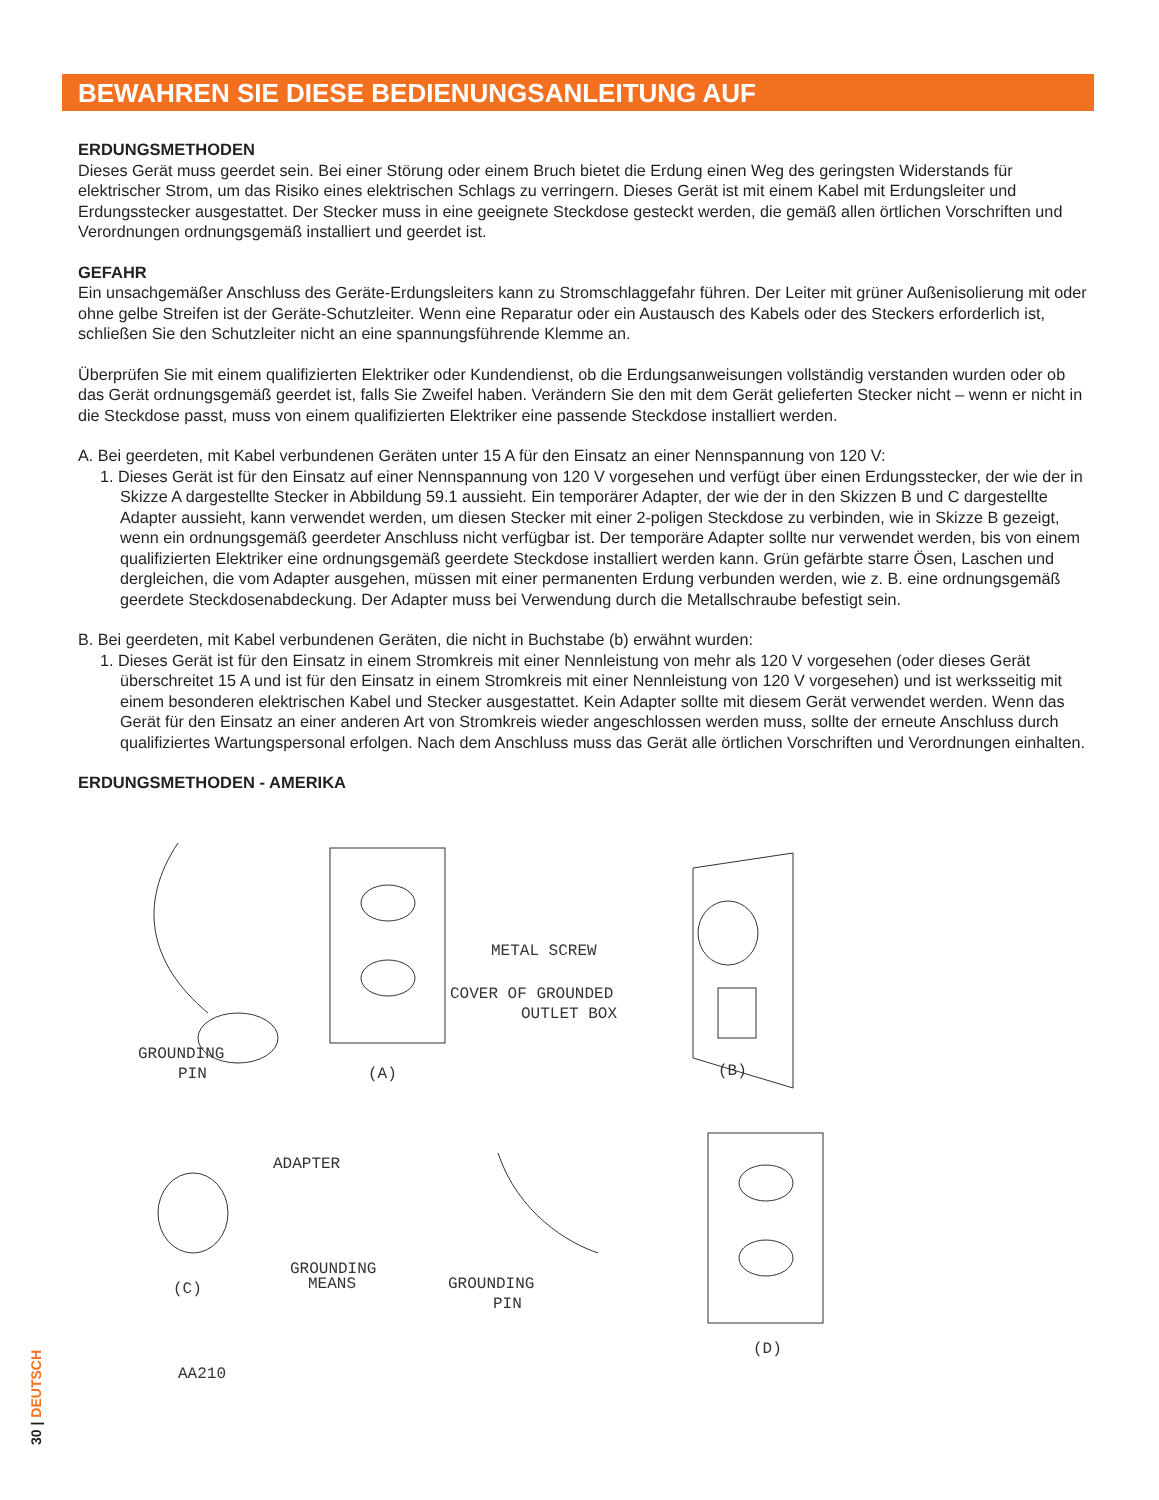BEWAHREN SIE DIESE BEDIENUNGSANLEITUNG AUF
ERDUNGSMETHODEN
Dieses Gerät muss geerdet sein. Bei einer Störung oder einem Bruch bietet die Erdung einen Weg des geringsten Widerstands für elektrischer Strom, um das Risiko eines elektrischen Schlags zu verringern. Dieses Gerät ist mit einem Kabel mit Erdungsleiter und Erdungsstecker ausgestattet. Der Stecker muss in eine geeignete Steckdose gesteckt werden, die gemäß allen örtlichen Vorschriften und Verordnungen ordnungsgemäß installiert und geerdet ist.
GEFAHR
Ein unsachgemäßer Anschluss des Geräte-Erdungsleiters kann zu Stromschlaggefahr führen. Der Leiter mit grüner Außenisolierung mit oder ohne gelbe Streifen ist der Geräte-Schutzleiter. Wenn eine Reparatur oder ein Austausch des Kabels oder des Steckers erforderlich ist, schließen Sie den Schutzleiter nicht an eine spannungsführende Klemme an.
Überprüfen Sie mit einem qualifizierten Elektriker oder Kundendienst, ob die Erdungsanweisungen vollständig verstanden wurden oder ob das Gerät ordnungsgemäß geerdet ist, falls Sie Zweifel haben. Verändern Sie den mit dem Gerät gelieferten Stecker nicht – wenn er nicht in die Steckdose passt, muss von einem qualifizierten Elektriker eine passende Steckdose installiert werden.
A. Bei geerdeten, mit Kabel verbundenen Geräten unter 15 A für den Einsatz an einer Nennspannung von 120 V:
1. Dieses Gerät ist für den Einsatz auf einer Nennspannung von 120 V vorgesehen und verfügt über einen Erdungsstecker, der wie der in Skizze A dargestellte Stecker in Abbildung 59.1 aussieht. Ein temporärer Adapter, der wie der in den Skizzen B und C dargestellte Adapter aussieht, kann verwendet werden, um diesen Stecker mit einer 2-poligen Steckdose zu verbinden, wie in Skizze B gezeigt, wenn ein ordnungsgemäß geerdeter Anschluss nicht verfügbar ist. Der temporäre Adapter sollte nur verwendet werden, bis von einem qualifizierten Elektriker eine ordnungsgemäß geerdete Steckdose installiert werden kann. Grün gefärbte starre Ösen, Laschen und dergleichen, die vom Adapter ausgehen, müssen mit einer permanenten Erdung verbunden werden, wie z. B. eine ordnungsgemäß geerdete Steckdosenabdeckung. Der Adapter muss bei Verwendung durch die Metallschraube befestigt sein.
B. Bei geerdeten, mit Kabel verbundenen Geräten, die nicht in Buchstabe (b) erwähnt wurden:
1. Dieses Gerät ist für den Einsatz in einem Stromkreis mit einer Nennleistung von mehr als 120 V vorgesehen (oder dieses Gerät überschreitet 15 A und ist für den Einsatz in einem Stromkreis mit einer Nennleistung von 120 V vorgesehen) und ist werksseitig mit einem besonderen elektrischen Kabel und Stecker ausgestattet. Kein Adapter sollte mit diesem Gerät verwendet werden. Wenn das Gerät für den Einsatz an einer anderen Art von Stromkreis wieder angeschlossen werden muss, sollte der erneute Anschluss durch qualifiziertes Wartungspersonal erfolgen. Nach dem Anschluss muss das Gerät alle örtlichen Vorschriften und Verordnungen einhalten.
ERDUNGSMETHODEN - AMERIKA
GROUNDING
PIN
(A)
METAL SCREW
COVER OF GROUNDED
OUTLET BOX
(B)
ADAPTER
GROUNDING
MEANS
(C)
GROUNDING
PIN
(D)
AA210
30 | DEUTSCH